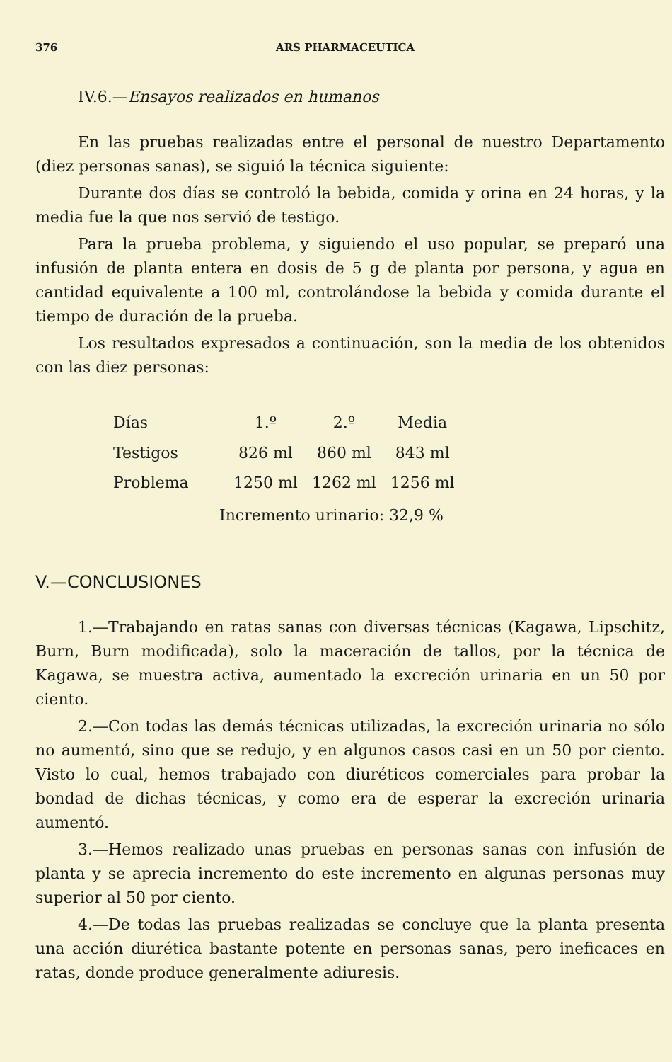376 ARS PHARMACEUTICA
IV.6.—Ensayos realizados en humanos
En las pruebas realizadas entre el personal de nuestro Departamento (diez personas sanas), se siguió la técnica siguiente:
Durante dos días se controló la bebida, comida y orina en 24 horas, y la media fue la que nos servió de testigo.
Para la prueba problema, y siguiendo el uso popular, se preparó una infusión de planta entera en dosis de 5 g de planta por persona, y agua en cantidad equivalente a 100 ml, controlándose la bebida y comida durante el tiempo de duración de la prueba.
Los resultados expresados a continuación, son la media de los obtenidos con las diez personas:
| Días | 1.º | 2.º | Media |
| --- | --- | --- | --- |
| Testigos | 826 ml | 860 ml | 843 ml |
| Problema | 1250 ml | 1262 ml | 1256 ml |
Incremento urinario: 32,9 %
V.—CONCLUSIONES
1.—Trabajando en ratas sanas con diversas técnicas (Kagawa, Lipschitz, Burn, Burn modificada), solo la maceración de tallos, por la técnica de Kagawa, se muestra activa, aumentado la excreción urinaria en un 50 por ciento.
2.—Con todas las demás técnicas utilizadas, la excreción urinaria no sólo no aumentó, sino que se redujo, y en algunos casos casi en un 50 por ciento. Visto lo cual, hemos trabajado con diuréticos comerciales para probar la bondad de dichas técnicas, y como era de esperar la excreción urinaria aumentó.
3.—Hemos realizado unas pruebas en personas sanas con infusión de planta y se aprecia incremento do este incremento en algunas personas muy superior al 50 por ciento.
4.—De todas las pruebas realizadas se concluye que la planta presenta una acción diurética bastante potente en personas sanas, pero ineficaces en ratas, donde produce generalmente adiuresis.